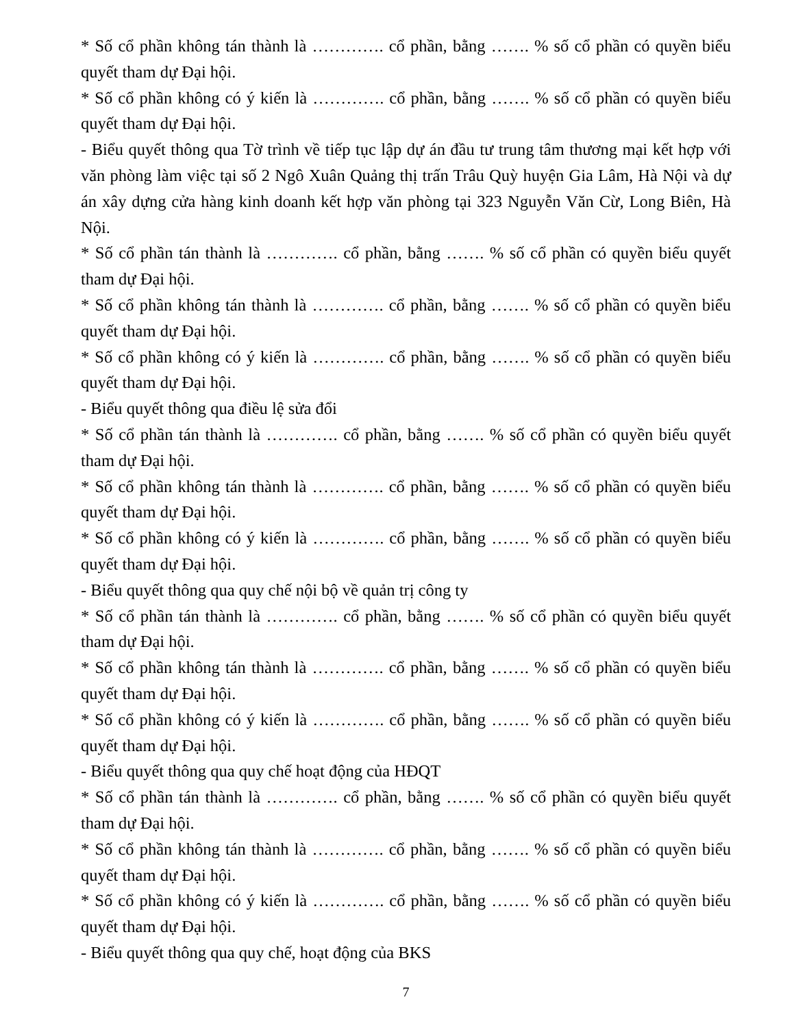* Số cổ phần không tán thành là …………. cổ phần, bằng ……. % số cổ phần có quyền biểu quyết tham dự Đại hội.
* Số cổ phần không có ý kiến là …………. cổ phần, bằng ……. % số cổ phần có quyền biểu quyết tham dự Đại hội.
- Biểu quyết thông qua Tờ trình về tiếp tục lập dự án đầu tư trung tâm thương mại kết hợp với văn phòng làm việc tại số 2 Ngô Xuân Quảng thị trấn Trâu Quỳ huyện Gia Lâm, Hà Nội và dự án xây dựng cửa hàng kinh doanh kết hợp văn phòng tại 323 Nguyễn Văn Cừ, Long Biên, Hà Nội.
* Số cổ phần tán thành là …………. cổ phần, bằng ……. % số cổ phần có quyền biểu quyết tham dự Đại hội.
* Số cổ phần không tán thành là …………. cổ phần, bằng ……. % số cổ phần có quyền biểu quyết tham dự Đại hội.
* Số cổ phần không có ý kiến là …………. cổ phần, bằng ……. % số cổ phần có quyền biểu quyết tham dự Đại hội.
- Biểu quyết thông qua điều lệ sửa đổi
* Số cổ phần tán thành là …………. cổ phần, bằng ……. % số cổ phần có quyền biểu quyết tham dự Đại hội.
* Số cổ phần không tán thành là …………. cổ phần, bằng ……. % số cổ phần có quyền biểu quyết tham dự Đại hội.
* Số cổ phần không có ý kiến là …………. cổ phần, bằng ……. % số cổ phần có quyền biểu quyết tham dự Đại hội.
- Biểu quyết thông qua quy chế nội bộ về quản trị công ty
* Số cổ phần tán thành là …………. cổ phần, bằng ……. % số cổ phần có quyền biểu quyết tham dự Đại hội.
* Số cổ phần không tán thành là …………. cổ phần, bằng ……. % số cổ phần có quyền biểu quyết tham dự Đại hội.
* Số cổ phần không có ý kiến là …………. cổ phần, bằng ……. % số cổ phần có quyền biểu quyết tham dự Đại hội.
- Biểu quyết thông qua quy chế hoạt động của HĐQT
* Số cổ phần tán thành là …………. cổ phần, bằng ……. % số cổ phần có quyền biểu quyết tham dự Đại hội.
* Số cổ phần không tán thành là …………. cổ phần, bằng ……. % số cổ phần có quyền biểu quyết tham dự Đại hội.
* Số cổ phần không có ý kiến là …………. cổ phần, bằng ……. % số cổ phần có quyền biểu quyết tham dự Đại hội.
- Biểu quyết thông qua quy chế, hoạt động của BKS
7